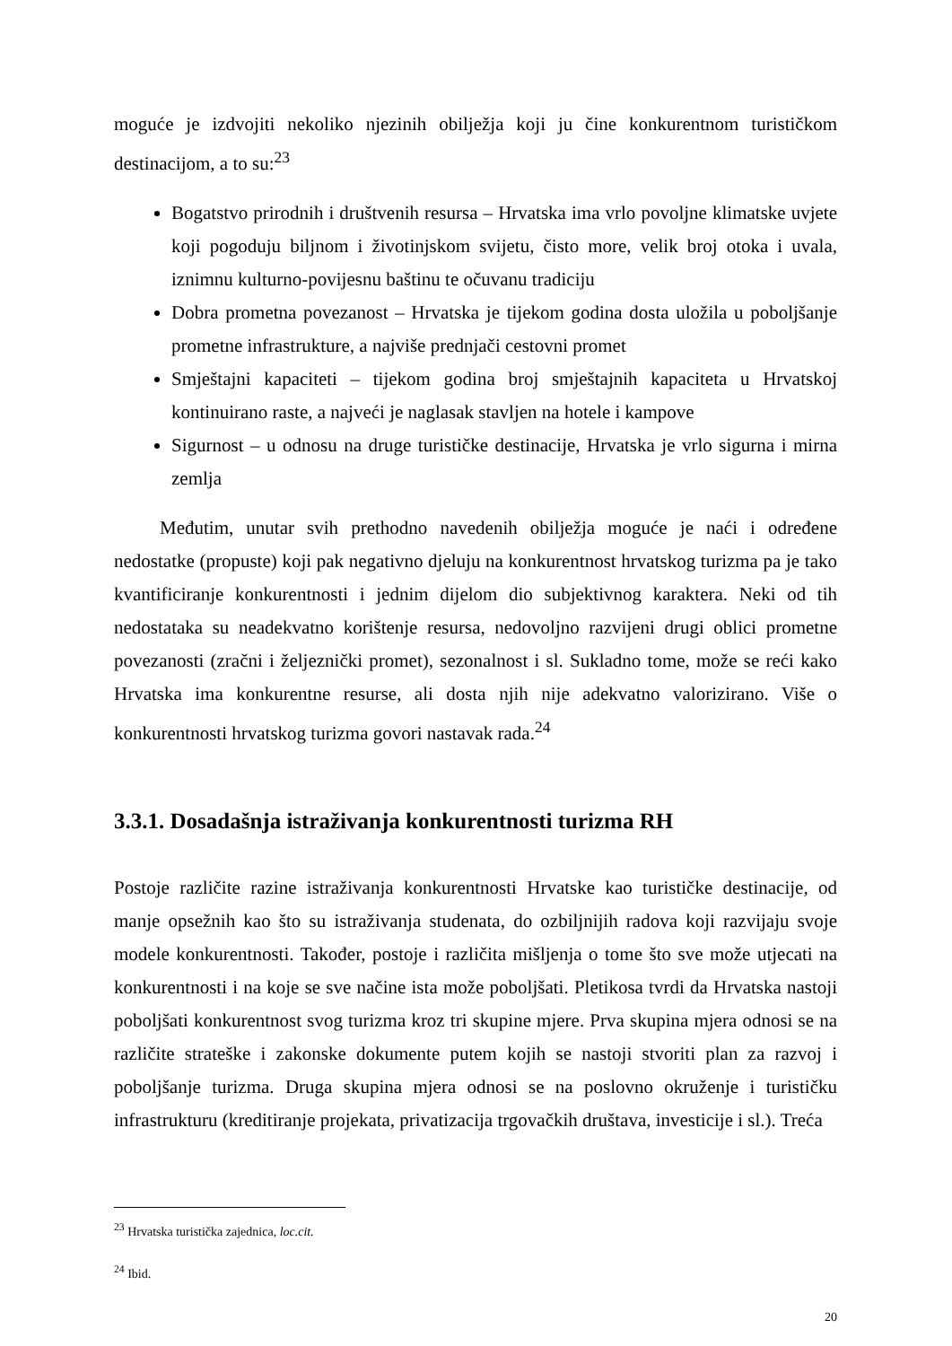moguće je izdvojiti nekoliko njezinih obilježja koji ju čine konkurentnom turističkom destinacijom, a to su:<sup>23</sup>
Bogatstvo prirodnih i društvenih resursa – Hrvatska ima vrlo povoljne klimatske uvjete koji pogoduju biljnom i životinjskom svijetu, čisto more, velik broj otoka i uvala, iznimnu kulturno-povijesnu baštinu te očuvanu tradiciju
Dobra prometna povezanost – Hrvatska je tijekom godina dosta uložila u poboljšanje prometne infrastrukture, a najviše prednjači cestovni promet
Smještajni kapaciteti – tijekom godina broj smještajnih kapaciteta u Hrvatskoj kontinuirano raste, a najveći je naglasak stavljen na hotele i kampove
Sigurnost – u odnosu na druge turističke destinacije, Hrvatska je vrlo sigurna i mirna zemlja
Međutim, unutar svih prethodno navedenih obilježja moguće je naći i određene nedostatke (propuste) koji pak negativno djeluju na konkurentnost hrvatskog turizma pa je tako kvantificiranje konkurentnosti i jednim dijelom dio subjektivnog karaktera. Neki od tih nedostataka su neadekvatno korištenje resursa, nedovoljno razvijeni drugi oblici prometne povezanosti (zračni i željeznički promet), sezonalnost i sl. Sukladno tome, može se reći kako Hrvatska ima konkurentne resurse, ali dosta njih nije adekvatno valorizirano. Više o konkurentnosti hrvatskog turizma govori nastavak rada.<sup>24</sup>
3.3.1. Dosadašnja istraživanja konkurentnosti turizma RH
Postoje različite razine istraživanja konkurentnosti Hrvatske kao turističke destinacije, od manje opsežnih kao što su istraživanja studenata, do ozbiljnijih radova koji razvijaju svoje modele konkurentnosti. Također, postoje i različita mišljenja o tome što sve može utjecati na konkurentnosti i na koje se sve načine ista može poboljšati. Pletikosa tvrdi da Hrvatska nastoji poboljšati konkurentnost svog turizma kroz tri skupine mjere. Prva skupina mjera odnosi se na različite strateške i zakonske dokumente putem kojih se nastoji stvoriti plan za razvoj i poboljšanje turizma. Druga skupina mjera odnosi se na poslovno okruženje i turističku infrastrukturu (kreditiranje projekata, privatizacija trgovačkih društava, investicije i sl.). Treća
<sup>23</sup> Hrvatska turistička zajednica, loc.cit.
<sup>24</sup> Ibid.
20